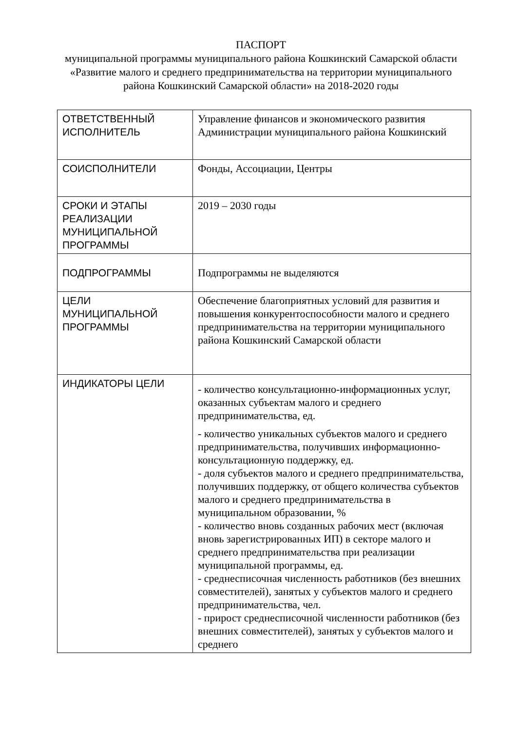ПАСПОРТ
муниципальной программы муниципального района Кошкинский Самарской области «Развитие малого и среднего предпринимательства на территории муниципального района Кошкинский Самарской области» на 2018-2020 годы
| ОТВЕТСТВЕННЫЙ ИСПОЛНИТЕЛЬ | Управление финансов и экономического развития Администрации муниципального района Кошкинский |
| СОИСПОЛНИТЕЛИ | Фонды, Ассоциации, Центры |
| СРОКИ И ЭТАПЫ РЕАЛИЗАЦИИ МУНИЦИПАЛЬНОЙ ПРОГРАММЫ | 2019 – 2030 годы |
| ПОДПРОГРАММЫ | Подпрограммы не выделяются |
| ЦЕЛИ МУНИЦИПАЛЬНОЙ ПРОГРАММЫ | Обеспечение благоприятных условий для развития и повышения конкурентоспособности малого и среднего предпринимательства на территории муниципального района Кошкинский Самарской области |
| ИНДИКАТОРЫ ЦЕЛИ | - количество консультационно-информационных услуг, оказанных субъектам малого и среднего предпринимательства, ед. - количество уникальных субъектов малого и среднего предпринимательства, получивших информационно-консультационную поддержку, ед. - доля субъектов малого и среднего предпринимательства, получивших поддержку, от общего количества субъектов малого и среднего предпринимательства в муниципальном образовании, % - количество вновь созданных рабочих мест (включая вновь зарегистрированных ИП) в секторе малого и среднего предпринимательства при реализации муниципальной программы, ед. - среднесписочная численность работников (без внешних совместителей), занятых у субъектов малого и среднего предпринимательства, чел. - прирост среднесписочной численности работников (без внешних совместителей), занятых у субъектов малого и среднего |